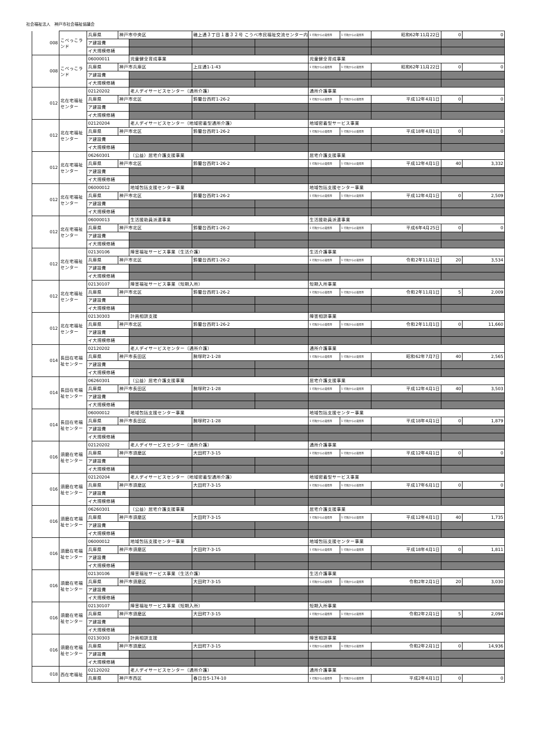社会福祉法人　神戸市社会福祉協議会
| 008 | こべっこランド | 兵庫県 | 神戸市中央区 | | 磯上通３丁目１番３２号 こうべ市民福祉交流センター内 | | 1 行政からの賃借等 | 1 行政からの賃借等 | 昭和62年11月22日 | 0 | 0 |
| | | ア建設費 | | | | | | | | | |
| | | イ大規模修繕 | | | | | | | | | |
| 008 | こべっこランド | 06000011 | | 児童健全育成事業 | | | 児童健全育成事業 | | | | |
| | | 兵庫県 | 神戸市兵庫区 | | 上庄通1-1-43 | | 1 行政からの賃借等 | 1 行政からの賃借等 | 昭和62年11月22日 | 0 | 0 |
| | | ア建設費 | | | | | | | | | |
| | | イ大規模修繕 | | | | | | | | | |
| 012 | 北在宅福祉センター | 02120202 | | 老人デイサービスセンター（通所介護） | | | 通所介護事業 | | | | |
| | | 兵庫県 | 神戸市北区 | | 鈴蘭台西町1-26-2 | | 1 行政からの賃借等 | 1 行政からの賃借等 | 平成12年4月1日 | 0 | 0 |
| | | ア建設費 | | | | | | | | | |
| | | イ大規模修繕 | | | | | | | | | |
| 012 | 北在宅福祉センター | 02120204 | | 老人デイサービスセンター（地域密着型通所介護） | | | 地域密着型サービス事業 | | | | |
| | | 兵庫県 | 神戸市北区 | | 鈴蘭台西町1-26-2 | | 1 行政からの賃借等 | 1 行政からの賃借等 | 平成18年4月1日 | 0 | 0 |
| | | ア建設費 | | | | | | | | | |
| | | イ大規模修繕 | | | | | | | | | |
| 012 | 北在宅福祉センター | 06260301 | | （公益）居宅介護支援事業 | | | 居宅介護支援事業 | | | | |
| | | 兵庫県 | 神戸市北区 | | 鈴蘭台西町1-26-2 | | 1 行政からの賃借等 | 1 行政からの賃借等 | 平成12年4月1日 | 40 | 3,332 |
| | | ア建設費 | | | | | | | | | |
| | | イ大規模修繕 | | | | | | | | | |
| 012 | 北在宅福祉センター | 06000012 | | 地域包括支援センター事業 | | | 地域包括支援センター事業 | | | | |
| | | 兵庫県 | 神戸市北区 | | 鈴蘭台西町1-26-2 | | 1 行政からの賃借等 | 1 行政からの賃借等 | 平成12年4月1日 | 0 | 2,509 |
| | | ア建設費 | | | | | | | | | |
| | | イ大規模修繕 | | | | | | | | | |
| 012 | 北在宅福祉センター | 06000013 | | 生活援助員派遣事業 | | | 生活援助員派遣事業 | | | | |
| | | 兵庫県 | 神戸市北区 | | 鈴蘭台西町1-26-2 | | 1 行政からの賃借等 | 1 行政からの賃借等 | 平成6年4月25日 | 0 | 0 |
| | | ア建設費 | | | | | | | | | |
| | | イ大規模修繕 | | | | | | | | | |
| 012 | 北在宅福祉センター | 02130106 | | 障害福祉サービス事業（生活介護） | | | 生活介護事業 | | | | |
| | | 兵庫県 | 神戸市北区 | | 鈴蘭台西町1-26-2 | | 1 行政からの賃借等 | 1 行政からの賃借等 | 令和2年11月1日 | 20 | 3,534 |
| | | ア建設費 | | | | | | | | | |
| | | イ大規模修繕 | | | | | | | | | |
| 012 | 北在宅福祉センター | 02130107 | | 障害福祉サービス事業（短期入所） | | | 短期入所事業 | | | | |
| | | 兵庫県 | 神戸市北区 | | 鈴蘭台西町1-26-2 | | 1 行政からの賃借等 | 1 行政からの賃借等 | 令和2年11月1日 | 5 | 2,009 |
| | | ア建設費 | | | | | | | | | |
| | | イ大規模修繕 | | | | | | | | | |
| 012 | 北在宅福祉センター | 02130303 | | 計画相談支援 | | | 障害相談事業 | | | | |
| | | 兵庫県 | 神戸市北区 | | 鈴蘭台西町1-26-2 | | 1 行政からの賃借等 | 1 行政からの賃借等 | 令和2年11月1日 | 0 | 11,660 |
| | | ア建設費 | | | | | | | | | |
| | | イ大規模修繕 | | | | | | | | | |
| 014 | 長田在宅福祉センター | 02120202 | | 老人デイサービスセンター（通所介護） | | | 通所介護事業 | | | | |
| | | 兵庫県 | 神戸市長田区 | | 腕塚町2-1-28 | | 1 行政からの賃借等 | 1 行政からの賃借等 | 昭和62年7月7日 | 40 | 2,565 |
| | | ア建設費 | | | | | | | | | |
| | | イ大規模修繕 | | | | | | | | | |
| 014 | 長田在宅福祉センター | 06260301 | | （公益）居宅介護支援事業 | | | 居宅介護支援事業 | | | | |
| | | 兵庫県 | 神戸市長田区 | | 腕塚町2-1-28 | | 1 行政からの賃借等 | 1 行政からの賃借等 | 平成12年4月1日 | 40 | 3,503 |
| | | ア建設費 | | | | | | | | | |
| | | イ大規模修繕 | | | | | | | | | |
| 014 | 長田在宅福祉センター | 06000012 | | 地域包括支援センター事業 | | | 地域包括支援センター事業 | | | | |
| | | 兵庫県 | 神戸市長田区 | | 腕塚町2-1-28 | | 1 行政からの賃借等 | 1 行政からの賃借等 | 平成18年4月1日 | 0 | 1,879 |
| | | ア建設費 | | | | | | | | | |
| | | イ大規模修繕 | | | | | | | | | |
| 016 | 須磨在宅福祉センター | 02120202 | | 老人デイサービスセンター（通所介護） | | | 通所介護事業 | | | | |
| | | 兵庫県 | 神戸市須磨区 | | 大田町7-3-15 | | 1 行政からの賃借等 | 1 行政からの賃借等 | 平成12年4月1日 | 0 | 0 |
| | | ア建設費 | | | | | | | | | |
| | | イ大規模修繕 | | | | | | | | | |
| 016 | 須磨在宅福祉センター | 02120204 | | 老人デイサービスセンター（地域密着型通所介護） | | | 地域密着型サービス事業 | | | | |
| | | 兵庫県 | 神戸市須磨区 | | 大田町7-3-15 | | 1 行政からの賃借等 | 1 行政からの賃借等 | 平成17年6月1日 | 0 | 0 |
| | | ア建設費 | | | | | | | | | |
| | | イ大規模修繕 | | | | | | | | | |
| 016 | 須磨在宅福祉センター | 06260301 | | （公益）居宅介護支援事業 | | | 居宅介護支援事業 | | | | |
| | | 兵庫県 | 神戸市須磨区 | | 大田町7-3-15 | | 1 行政からの賃借等 | 1 行政からの賃借等 | 平成12年4月1日 | 40 | 1,735 |
| | | ア建設費 | | | | | | | | | |
| | | イ大規模修繕 | | | | | | | | | |
| 016 | 須磨在宅福祉センター | 06000012 | | 地域包括支援センター事業 | | | 地域包括支援センター事業 | | | | |
| | | 兵庫県 | 神戸市須磨区 | | 大田町7-3-15 | | 1 行政からの賃借等 | 1 行政からの賃借等 | 平成18年4月1日 | 0 | 1,811 |
| | | ア建設費 | | | | | | | | | |
| | | イ大規模修繕 | | | | | | | | | |
| 016 | 須磨在宅福祉センター | 02130106 | | 障害福祉サービス事業（生活介護） | | | 生活介護事業 | | | | |
| | | 兵庫県 | 神戸市須磨区 | | 大田町7-3-15 | | 1 行政からの賃借等 | 1 行政からの賃借等 | 令和2年2月1日 | 20 | 3,030 |
| | | ア建設費 | | | | | | | | | |
| | | イ大規模修繕 | | | | | | | | | |
| 016 | 須磨在宅福祉センター | 02130107 | | 障害福祉サービス事業（短期入所） | | | 短期入所事業 | | | | |
| | | 兵庫県 | 神戸市須磨区 | | 大田町7-3-15 | | 1 行政からの賃借等 | 1 行政からの賃借等 | 令和2年2月1日 | 5 | 2,094 |
| | | ア建設費 | | | | | | | | | |
| | | イ大規模修繕 | | | | | | | | | |
| 016 | 須磨在宅福祉センター | 02130303 | | 計画相談支援 | | | 障害相談事業 | | | | |
| | | 兵庫県 | 神戸市須磨区 | | 大田町7-3-15 | | 1 行政からの賃借等 | 1 行政からの賃借等 | 令和2年2月1日 | 0 | 14,936 |
| | | ア建設費 | | | | | | | | | |
| | | イ大規模修繕 | | | | | | | | | |
| 018 | 西在宅福祉 | 02120202 | | 老人デイサービスセンター（通所介護） | | | 通所介護事業 | | | | |
| | | 兵庫県 | 神戸市西区 | | 春日台5-174-10 | | 1 行政からの賃借等 | 1 行政からの賃借等 | 平成2年4月1日 | 0 | 0 |